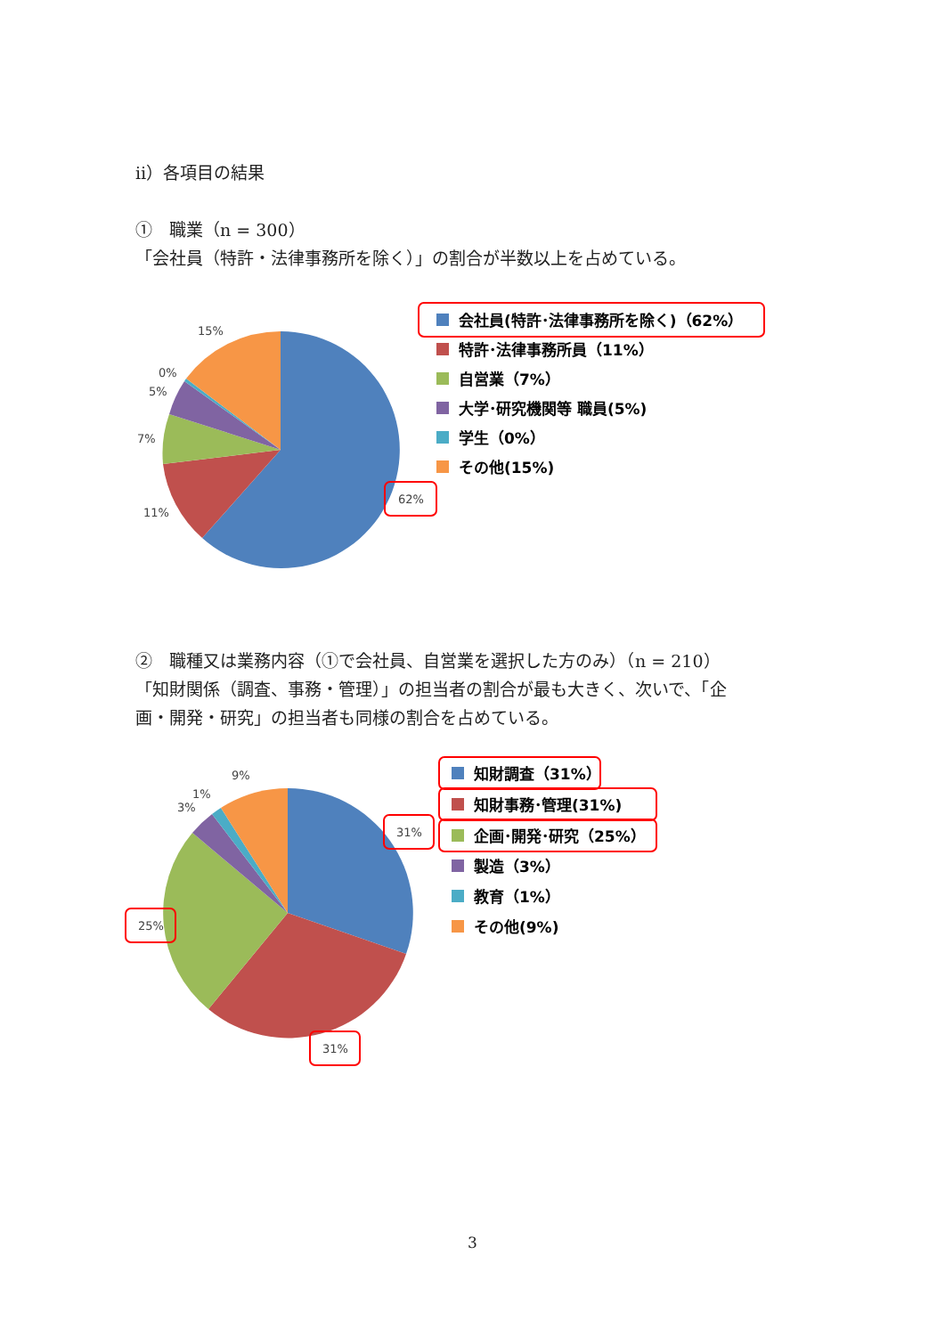ⅱ）各項目の結果
①　職業（n = 300）
「会社員（特許・法律事務所を除く）」の割合が半数以上を占めている。
15%
0%
5%
7%
11%
62%
会社員(特許･法律事務所を除く)（62%）
特許･法律事務所員（11%）
自営業（7%）
大学･研究機関等 職員(5%)
学生（0%）
その他(15%)
②　職種又は業務内容（①で会社員、自営業を選択した方のみ）（n = 210）
「知財関係（調査、事務・管理）」の担当者の割合が最も大きく、次いで、「企
画・開発・研究」の担当者も同様の割合を占めている。
9%
1%
3%
31%
25%
31%
知財調査（31%）
知財事務･管理(31%)
企画･開発･研究（25%）
製造（3%）
教育（1%）
その他(9%)
3